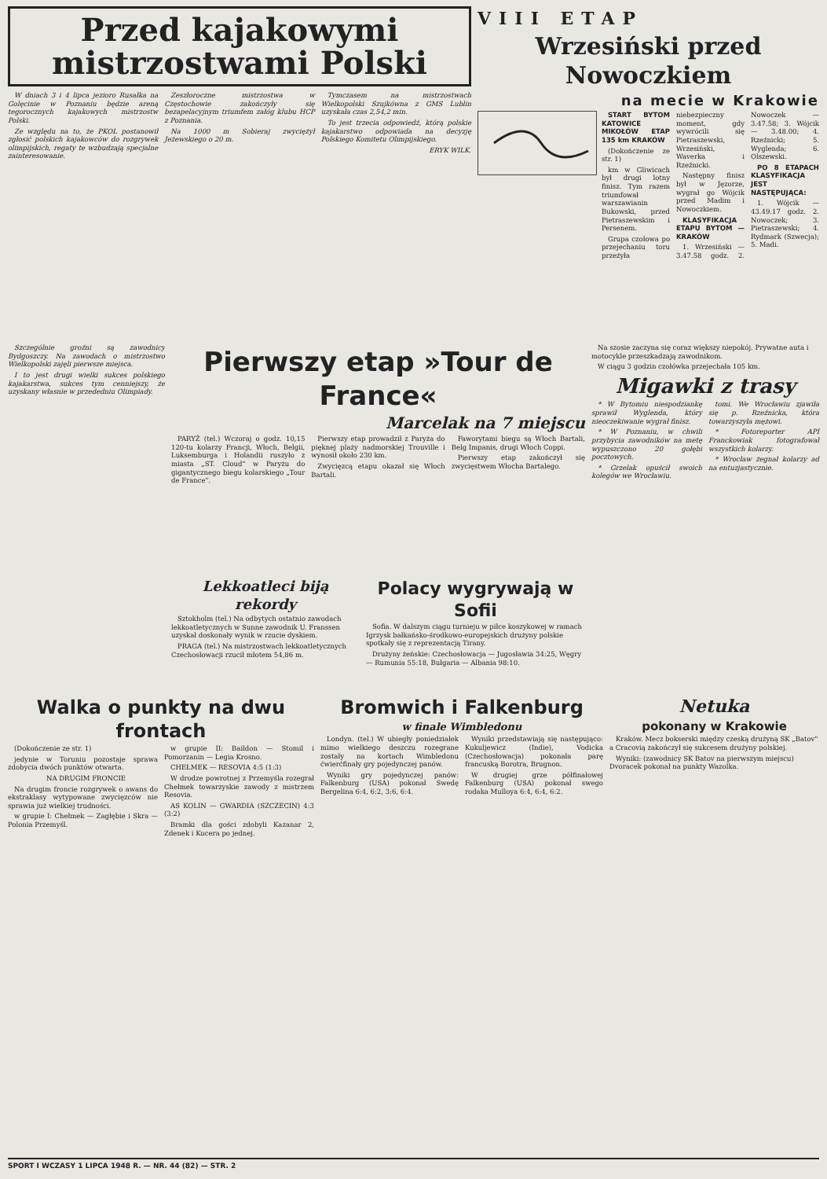Przed kajakowymi
mistrzostwami Polski
W dniach 3 i 4 lipca jezioro Rusałka na Golęcinie w Poznaniu będzie areną tegorocznych kajakowych mistrzostw Polski.
Ze względu na to, że PKOL postanowił zgłosić polskich kajakowców do rozgrywek olimpijskich, regaty te wzbudzają specjalne zainteresowanie.
Zeszłoroczne mistrzostwa w Częstochowie zakończyły się bezapelacyjnym triumfem załóg klubu HCP z Poznania.
Na 1000 m Sobieraj zwyciężył Jeżewskiego o 20 m.
Tymczasem na mistrzostwach Wielkopolski Szujkówna z GMS Lublin uzyskała czas 2,54,2 min.
To jest trzecia odpowiedź, którą polskie kajakarstwo odpowiada na decyzję Polskiego Komitetu Olimpijskiego.
ERYK WILK.
VIII ETAP
Wrzesiński przed Nowoczkiem
na mecie w Krakowie
START BYTOM KATOWICE MIKOŁÓW ETAP 135 km KRAKÓW
(Dokończenie ze str. 1)
km w Gliwicach był drugi lotny finisz. Tym razem triumfował warszawianin Bukowski, przed Pietraszewskim i Persenem.
Grupa czołowa po przejechaniu toru przeżyła niebezpieczny moment, gdy wywrócili się Pietraszewski, Wrzesiński, Waverka i Rzeźnicki.
Następny finisz był w Jęzorze, wygrał go Wójcik przed Madim i Nowoczkiem.
KLASYFIKACJA ETAPU BYTOM — KRAKÓW
1. Wrzesiński — 3.47.58 godz. 2. Nowoczek — 3.47.58; 3. Wójcik — 3.48.00; 4. Rzeźnicki; 5. Wyglenda; 6. Olszewski.
PO 8 ETAPACH KLASYFIKACJA JEST NASTĘPUJĄCA:
1. Wójcik — 43.49.17 godz. 2. Nowoczek; 3. Pietraszewski; 4. Rydmark (Szwecja); 5. Madi.
Szczególnie groźni są zawodnicy Bydgoszczy. Na zawodach o mistrzostwo Wielkopolski zajęli pierwsze miejsca.
I to jest drugi wielki sukces polskiego kajakarstwa, sukces tym cenniejszy, że uzyskany własnie w przededniu Olimpiady.
Pierwszy etap »Tour de France«
Marcelak na 7 miejscu
PARYŻ (tel.) Wczoraj o godz. 10,15 120-tu kolarzy Francji, Włoch, Belgii, Luksemburga i Holandii ruszyło z miasta „ST. Cloud" w Paryżu do gigantycznego biegu kolarskiego „Tour de France".
Pierwszy etap prowadził z Paryża do pięknej plaży nadmorskiej Trouville i wynosił około 230 km.
Zwycięzcą etapu okazał się Włoch Bartali.
Faworytami biegu są Włoch Bartali, Belg Impanis, drugi Włoch Coppi.
Pierwszy etap zakończył się zwycięstwem Włocha Bartalego.
Lekkoatleci biją rekordy
Sztokholm (tel.) Na odbytych ostatnio zawodach lekkoatletycznych w Sunne zawodnik U. Franssen uzyskał doskonały wynik w rzucie dyskiem.
PRAGA (tel.) Na mistrzostwach lekkoatletycznych Czechosłowacji rzucił młotem 54,86 m.
Polacy wygrywają w Sofii
Sofia. W dalszym ciągu turnieju w piłce koszykowej w ramach Igrzysk bałkańsko-środkowo-europejskich drużyny polskie spotkały się z reprezentacją Tirany.
Drużyny żeńskie: Czechosłowacja — Jugosławia 34:25, Węgry — Rumunia 55:18, Bułgaria — Albania 98:10.
Na szosie zaczyna się coraz większy niepokój. Prywatne auta i motocykle przeszkadzają zawodnikom.
W ciągu 3 godzin czołówka przejechała 105 km.
Migawki z trasy
* W Bytomiu niespodziankę sprawił Wyglenda, który nieoczekiwanie wygrał finisz.
* W Poznaniu, w chwili przybycia zawodników na metę wypuszczono 20 gołębi pocztowych.
* Grzelak opuścił swoich kolegów we Wrocławiu.
tomi. We Wrocławiu zjawiła się p. Rzeźnicka, która towarzyszyła mężowi.
* Fotoreporter API Franckowiak fotografował wszystkich kolarzy.
* Wrocław żegnał kolarzy ad na entuzjastycznie.
Walka o punkty na dwu frontach
(Dokończenie ze str. 1)
jedynie w Toruniu pozostaje sprawa zdobycia dwóch punktów otwarta.
NA DRUGIM FRONCIE
Na drugim froncie rozgrywek o awans do ekstraklasy wytypowane zwycięzców nie sprawia już wielkiej trudności.
w grupie I: Chełmek — Zagłębie i Skra — Polonia Przemyśl.
w grupie II: Baildon — Stomil i Pomorzanin — Legia Krosno.
CHEŁMEK — RESOVIA 4:5 (1:3)
W drodze powrotnej z Przemyśla rozegrał Chełmek towarzyskie zawody z mistrzem Resovia.
AS KOLIN — GWARDIA (SZCZECIN) 4:3 (3:2)
Bramki dla gości zdobyli Kazanar 2, Zdenek i Kucera po jednej.
Bromwich i Falkenburg
w finale Wimbledonu
Londyn. (tel.) W ubiegły poniedziałek mimo wielkiego deszczu rozegrane zostały na kortach Wimbledonu ćwierćfinały gry pojedynczej panów.
Wyniki gry pojedynczej panów: Falkenburg (USA) pokonał Swedę Bergelina 6:4, 6:2, 3:6, 6:4.
Wyniki przedstawiają się następująco: Kukuljewicz (Indie), Vodicka (Czechosłowacja) pokonała parę francuską Borotra, Brugnon.
W drugiej grze półfinałowej Falkenburg (USA) pokonał swego rodaka Mulloya 6:4, 6:4, 6:2.
Netuka
pokonany w Krakowie
Kraków. Mecz bokserski między czeską drużyną SK „Batov" a Cracovią zakończył się sukcesem drużyny polskiej.
Wyniki: (zawodnicy SK Batov na pierwszym miejscu) Dvoracek pokonał na punkty Wazolka.
SPORT I WCZASY 1 LIPCA 1948 R. — NR. 44 (82) — STR. 2